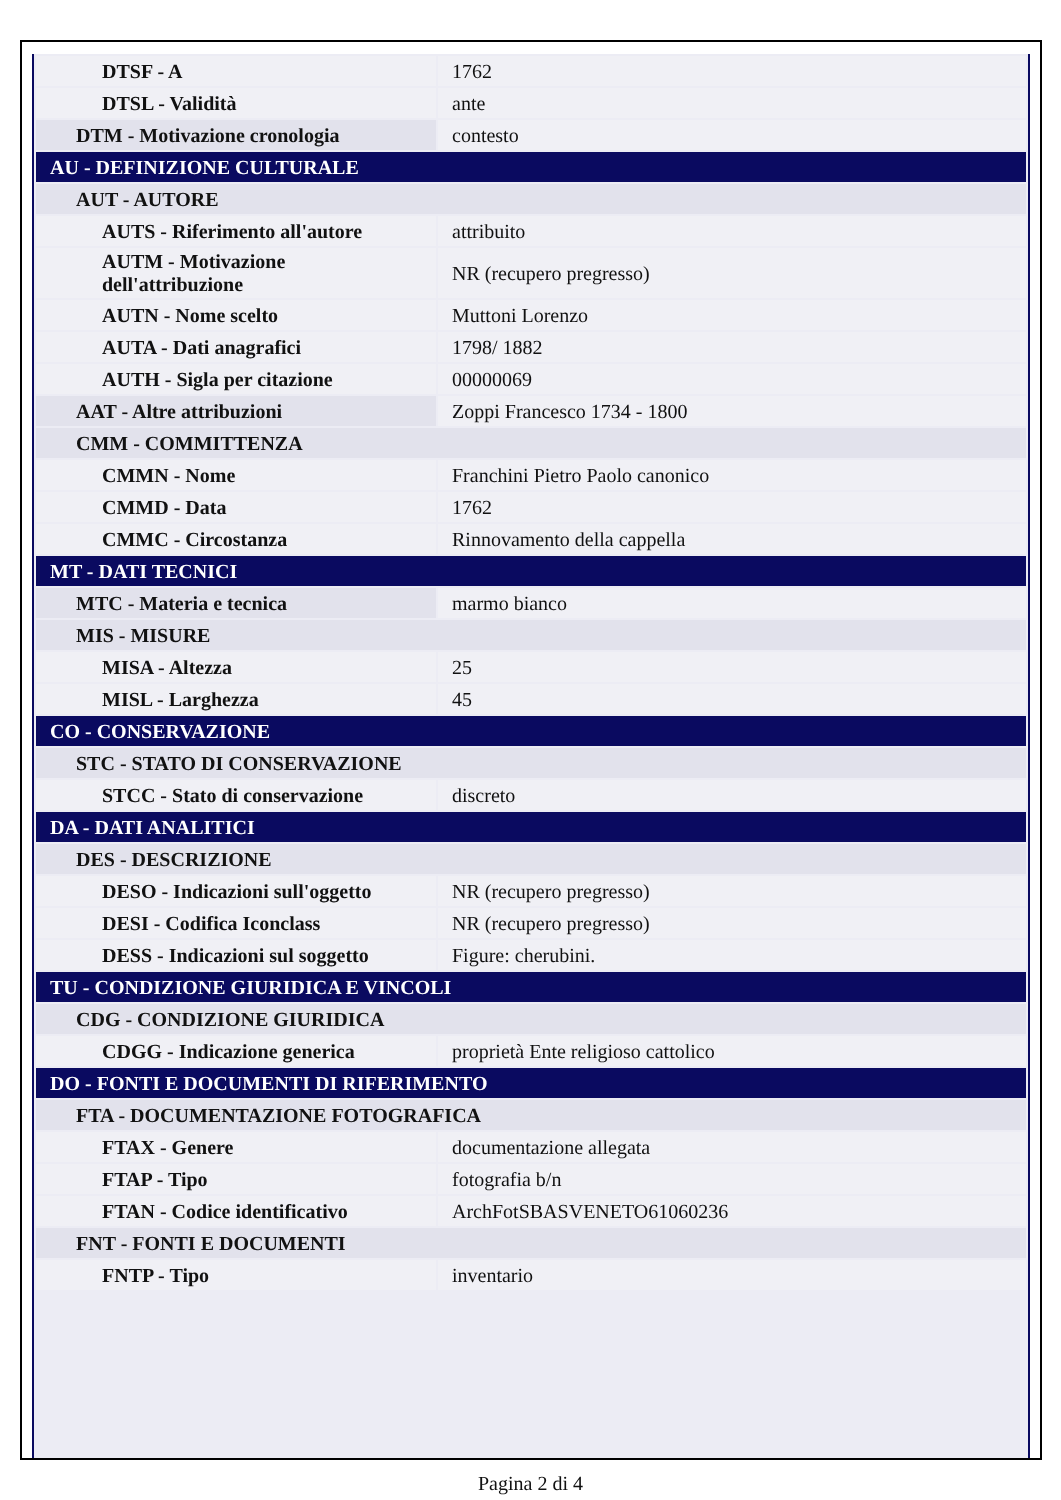| DTSF - A | 1762 |
| DTSL - Validità | ante |
| DTM - Motivazione cronologia | contesto |
| AU - DEFINIZIONE CULTURALE | |
| AUT - AUTORE | |
| AUTS - Riferimento all'autore | attribuito |
| AUTM - Motivazione dell'attribuzione | NR (recupero pregresso) |
| AUTN - Nome scelto | Muttoni Lorenzo |
| AUTA - Dati anagrafici | 1798/ 1882 |
| AUTH - Sigla per citazione | 00000069 |
| AAT - Altre attribuzioni | Zoppi Francesco 1734 - 1800 |
| CMM - COMMITTENZA | |
| CMMN - Nome | Franchini Pietro Paolo canonico |
| CMMD - Data | 1762 |
| CMMC - Circostanza | Rinnovamento della cappella |
| MT - DATI TECNICI | |
| MTC - Materia e tecnica | marmo bianco |
| MIS - MISURE | |
| MISA - Altezza | 25 |
| MISL - Larghezza | 45 |
| CO - CONSERVAZIONE | |
| STC - STATO DI CONSERVAZIONE | |
| STCC - Stato di conservazione | discreto |
| DA - DATI ANALITICI | |
| DES - DESCRIZIONE | |
| DESO - Indicazioni sull'oggetto | NR (recupero pregresso) |
| DESI - Codifica Iconclass | NR (recupero pregresso) |
| DESS - Indicazioni sul soggetto | Figure: cherubini. |
| TU - CONDIZIONE GIURIDICA E VINCOLI | |
| CDG - CONDIZIONE GIURIDICA | |
| CDGG - Indicazione generica | proprietà Ente religioso cattolico |
| DO - FONTI E DOCUMENTI DI RIFERIMENTO | |
| FTA - DOCUMENTAZIONE FOTOGRAFICA | |
| FTAX - Genere | documentazione allegata |
| FTAP - Tipo | fotografia b/n |
| FTAN - Codice identificativo | ArchFotSBASVENETO61060236 |
| FNT - FONTI E DOCUMENTI | |
| FNTP - Tipo | inventario |
Pagina 2 di 4